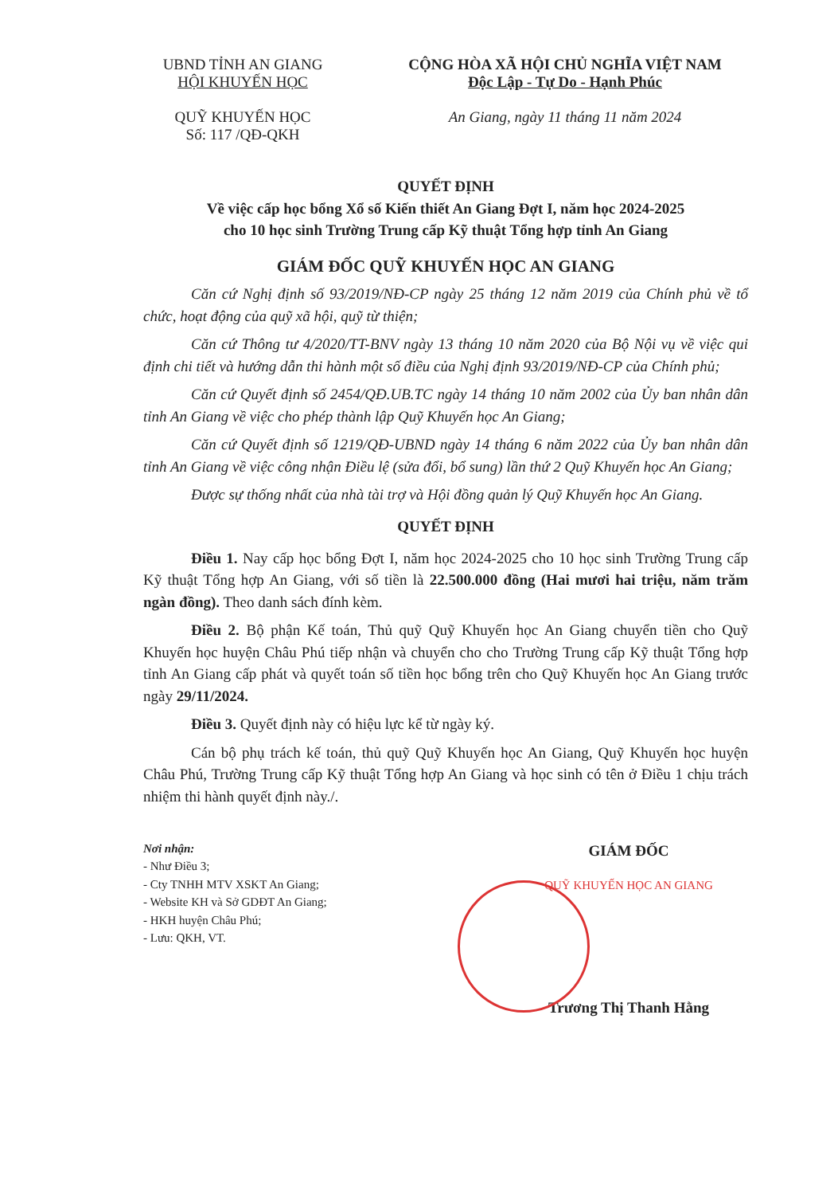UBND TỈNH AN GIANG
HỘI KHUYẾN HỌC
QUỸ KHUYẾN HỌC
Số: 117 /QĐ-QKH
CỘNG HÒA XÃ HỘI CHỦ NGHĨA VIỆT NAM
Độc Lập - Tự Do - Hạnh Phúc
An Giang, ngày 11 tháng 11 năm 2024
QUYẾT ĐỊNH
Về việc cấp học bổng Xổ số Kiến thiết An Giang Đợt I, năm học 2024-2025
cho 10 học sinh Trường Trung cấp Kỹ thuật Tổng hợp tỉnh An Giang
GIÁM ĐỐC QUỸ KHUYẾN HỌC AN GIANG
Căn cứ Nghị định số 93/2019/NĐ-CP ngày 25 tháng 12 năm 2019 của Chính phủ về tổ chức, hoạt động của quỹ xã hội, quỹ từ thiện;
Căn cứ Thông tư 4/2020/TT-BNV ngày 13 tháng 10 năm 2020 của Bộ Nội vụ về việc qui định chi tiết và hướng dẫn thi hành một số điều của Nghị định 93/2019/NĐ-CP của Chính phủ;
Căn cứ Quyết định số 2454/QĐ.UB.TC ngày 14 tháng 10 năm 2002 của Ủy ban nhân dân tỉnh An Giang về việc cho phép thành lập Quỹ Khuyến học An Giang;
Căn cứ Quyết định số 1219/QĐ-UBND ngày 14 tháng 6 năm 2022 của Ủy ban nhân dân tỉnh An Giang về việc công nhận Điều lệ (sửa đổi, bổ sung) lần thứ 2 Quỹ Khuyến học An Giang;
Được sự thống nhất của nhà tài trợ và Hội đồng quản lý Quỹ Khuyến học An Giang.
QUYẾT ĐỊNH
Điều 1. Nay cấp học bổng Đợt I, năm học 2024-2025 cho 10 học sinh Trường Trung cấp Kỹ thuật Tổng hợp An Giang, với số tiền là 22.500.000 đồng (Hai mươi hai triệu, năm trăm ngàn đồng). Theo danh sách đính kèm.
Điều 2. Bộ phận Kế toán, Thủ quỹ Quỹ Khuyến học An Giang chuyển tiền cho Quỹ Khuyến học huyện Châu Phú tiếp nhận và chuyển cho cho Trường Trung cấp Kỹ thuật Tổng hợp tỉnh An Giang cấp phát và quyết toán số tiền học bổng trên cho Quỹ Khuyến học An Giang trước ngày 29/11/2024.
Điều 3. Quyết định này có hiệu lực kể từ ngày ký.
Cán bộ phụ trách kế toán, thủ quỹ Quỹ Khuyến học An Giang, Quỹ Khuyến học huyện Châu Phú, Trường Trung cấp Kỹ thuật Tổng hợp An Giang và học sinh có tên ở Điều 1 chịu trách nhiệm thi hành quyết định này./.
Nơi nhận:
- Như Điều 3;
- Cty TNHH MTV XSKT An Giang;
- Website KH và Sở GDĐT An Giang;
- HKH huyện Châu Phú;
- Lưu: QKH, VT.
GIÁM ĐỐC
QUỸ KHUYẾN HỌC AN GIANG
Trương Thị Thanh Hằng